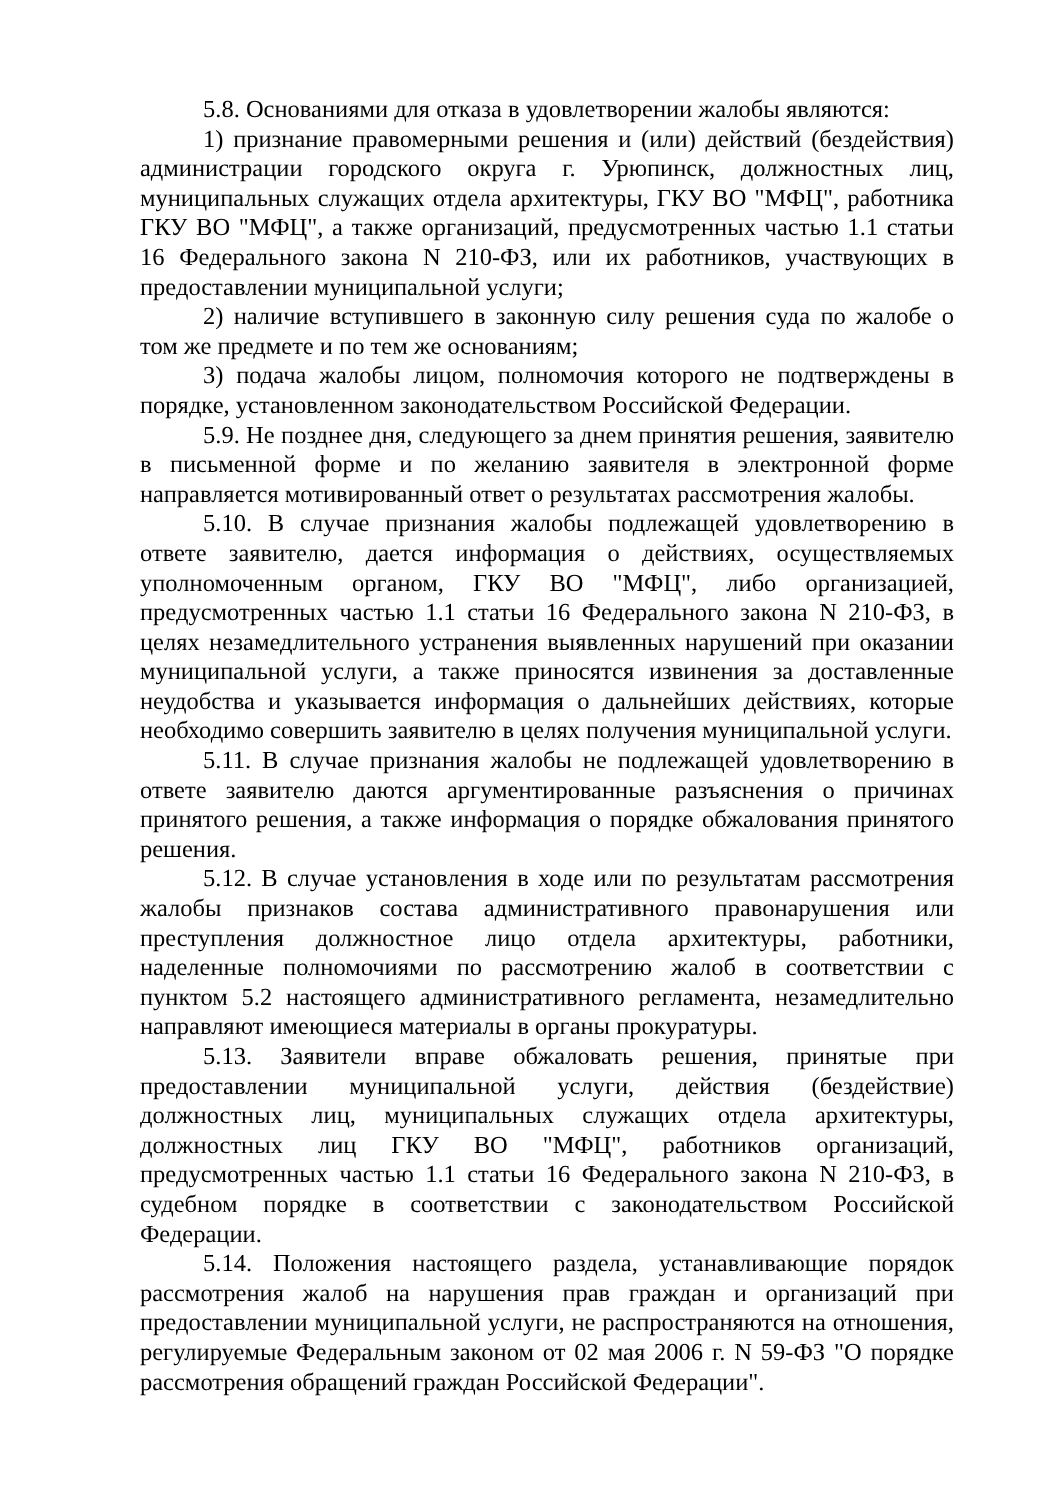5.8. Основаниями для отказа в удовлетворении жалобы являются:
1) признание правомерными решения и (или) действий (бездействия) администрации городского округа г. Урюпинск, должностных лиц, муниципальных служащих отдела архитектуры, ГКУ ВО "МФЦ", работника ГКУ ВО "МФЦ", а также организаций, предусмотренных частью 1.1 статьи 16 Федерального закона N 210-ФЗ, или их работников, участвующих в предоставлении муниципальной услуги;
2) наличие вступившего в законную силу решения суда по жалобе о том же предмете и по тем же основаниям;
3) подача жалобы лицом, полномочия которого не подтверждены в порядке, установленном законодательством Российской Федерации.
5.9. Не позднее дня, следующего за днем принятия решения, заявителю в письменной форме и по желанию заявителя в электронной форме направляется мотивированный ответ о результатах рассмотрения жалобы.
5.10. В случае признания жалобы подлежащей удовлетворению в ответе заявителю, дается информация о действиях, осуществляемых уполномоченным органом, ГКУ ВО "МФЦ", либо организацией, предусмотренных частью 1.1 статьи 16 Федерального закона N 210-ФЗ, в целях незамедлительного устранения выявленных нарушений при оказании муниципальной услуги, а также приносятся извинения за доставленные неудобства и указывается информация о дальнейших действиях, которые необходимо совершить заявителю в целях получения муниципальной услуги.
5.11. В случае признания жалобы не подлежащей удовлетворению в ответе заявителю даются аргументированные разъяснения о причинах принятого решения, а также информация о порядке обжалования принятого решения.
5.12. В случае установления в ходе или по результатам рассмотрения жалобы признаков состава административного правонарушения или преступления должностное лицо отдела архитектуры, работники, наделенные полномочиями по рассмотрению жалоб в соответствии с пунктом 5.2 настоящего административного регламента, незамедлительно направляют имеющиеся материалы в органы прокуратуры.
5.13. Заявители вправе обжаловать решения, принятые при предоставлении муниципальной услуги, действия (бездействие) должностных лиц, муниципальных служащих отдела архитектуры, должностных лиц ГКУ ВО "МФЦ", работников организаций, предусмотренных частью 1.1 статьи 16 Федерального закона N 210-ФЗ, в судебном порядке в соответствии с законодательством Российской Федерации.
5.14. Положения настоящего раздела, устанавливающие порядок рассмотрения жалоб на нарушения прав граждан и организаций при предоставлении муниципальной услуги, не распространяются на отношения, регулируемые Федеральным законом от 02 мая 2006 г. N 59-ФЗ "О порядке рассмотрения обращений граждан Российской Федерации".